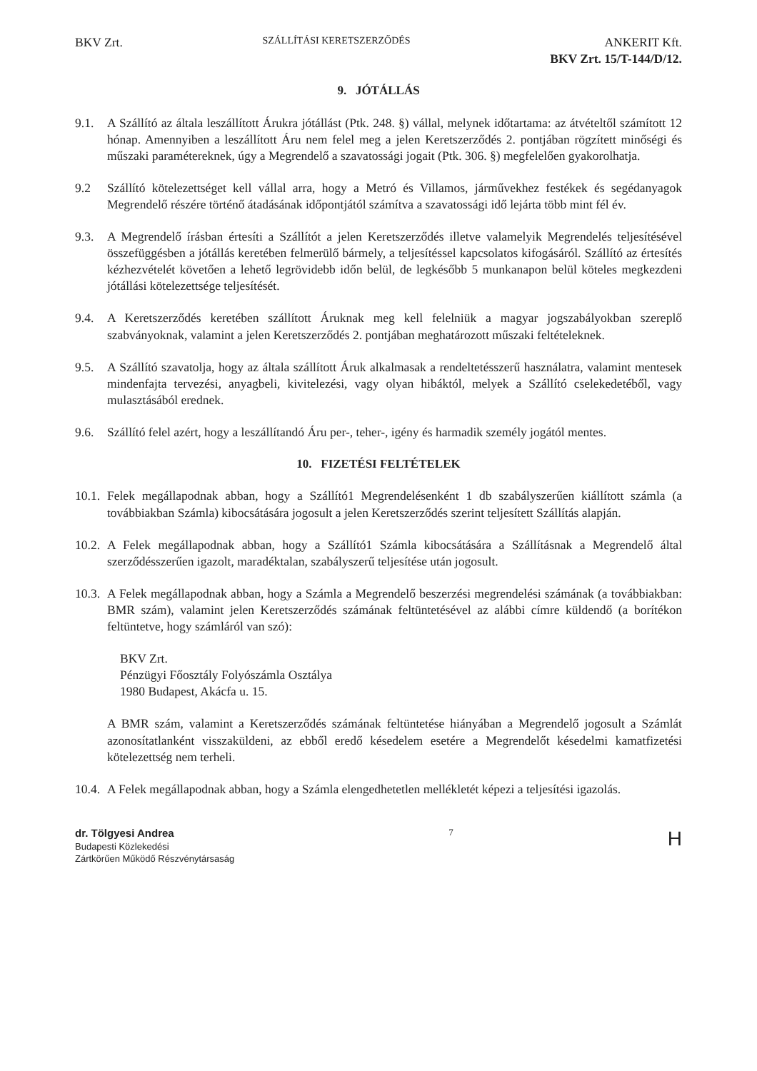BKV Zrt.
SZÁLLÍTÁSI KERETSZERZŐDÉS
ANKERIT Kft.
BKV Zrt. 15/T-144/D/12.
9. JÓTÁLLÁS
9.1. A Szállító az általa leszállított Árukra jótállást (Ptk. 248. §) vállal, melynek időtartama: az átvételtől számított 12 hónap. Amennyiben a leszállított Áru nem felel meg a jelen Keretszerződés 2. pontjában rögzített minőségi és műszaki paramétereknek, úgy a Megrendelő a szavatossági jogait (Ptk. 306. §) megfelelően gyakorolhatja.
9.2 Szállító kötelezettséget kell vállal arra, hogy a Metró és Villamos, járművekhez festékek és segédanyagok Megrendelő részére történő átadásának időpontjától számítva a szavatossági idő lejárta több mint fél év.
9.3. A Megrendelő írásban értesíti a Szállítót a jelen Keretszerződés illetve valamelyik Megrendelés teljesítésével összefüggésben a jótállás keretében felmerülő bármely, a teljesítéssel kapcsolatos kifogásáról. Szállító az értesítés kézhezvételét követően a lehető legrövidebb időn belül, de legkésőbb 5 munkanapon belül köteles megkezdeni jótállási kötelezettsége teljesítését.
9.4. A Keretszerződés keretében szállított Áruknak meg kell felelniük a magyar jogszabályokban szereplő szabványoknak, valamint a jelen Keretszerződés 2. pontjában meghatározott műszaki feltételeknek.
9.5. A Szállító szavatolja, hogy az általa szállított Áruk alkalmasak a rendeltetésszerű használatra, valamint mentesek mindenfajta tervezési, anyagbeli, kivitelezési, vagy olyan hibáktól, melyek a Szállító cselekedetéből, vagy mulasztásából erednek.
9.6. Szállító felel azért, hogy a leszállítandó Áru per-, teher-, igény és harmadik személy jogától mentes.
10. FIZETÉSI FELTÉTELEK
10.1.
Felek megállapodnak abban, hogy a Szállító1 Megrendelésenként 1 db szabályszerűen kiállított számla (a továbbiakban Számla) kibocsátására jogosult a jelen Keretszerződés szerint teljesített Szállítás alapján.
10.2.
A Felek megállapodnak abban, hogy a Szállító1 Számla kibocsátására a Szállításnak a Megrendelő által szerződésszerűen igazolt, maradéktalan, szabályszerű teljesítése után jogosult.
10.3.
A Felek megállapodnak abban, hogy a Számla a Megrendelő beszerzési megrendelési számának (a továbbiakban: BMR szám), valamint jelen Keretszerződés számának feltüntetésével az alábbi címre küldendő (a borítékon feltüntetve, hogy számláról van szó):
BKV Zrt.
Pénzügyi Főosztály Folyószámla Osztálya
1980 Budapest, Akácfa u. 15.
A BMR szám, valamint a Keretszerződés számának feltüntetése hiányában a Megrendelő jogosult a Számlát azonosítatlanként visszaküldeni, az ebből eredő késedelem esetére a Megrendelőt késedelmi kamatfizetési kötelezettség nem terheli.
10.4.
A Felek megállapodnak abban, hogy a Számla elengedhetetlen mellékletét képezi a teljesítési igazolás.
dr. Tölgyesi Andrea
Budapesti Közlekedési
Zártkörűen Működő Részvénytársaság
7
H